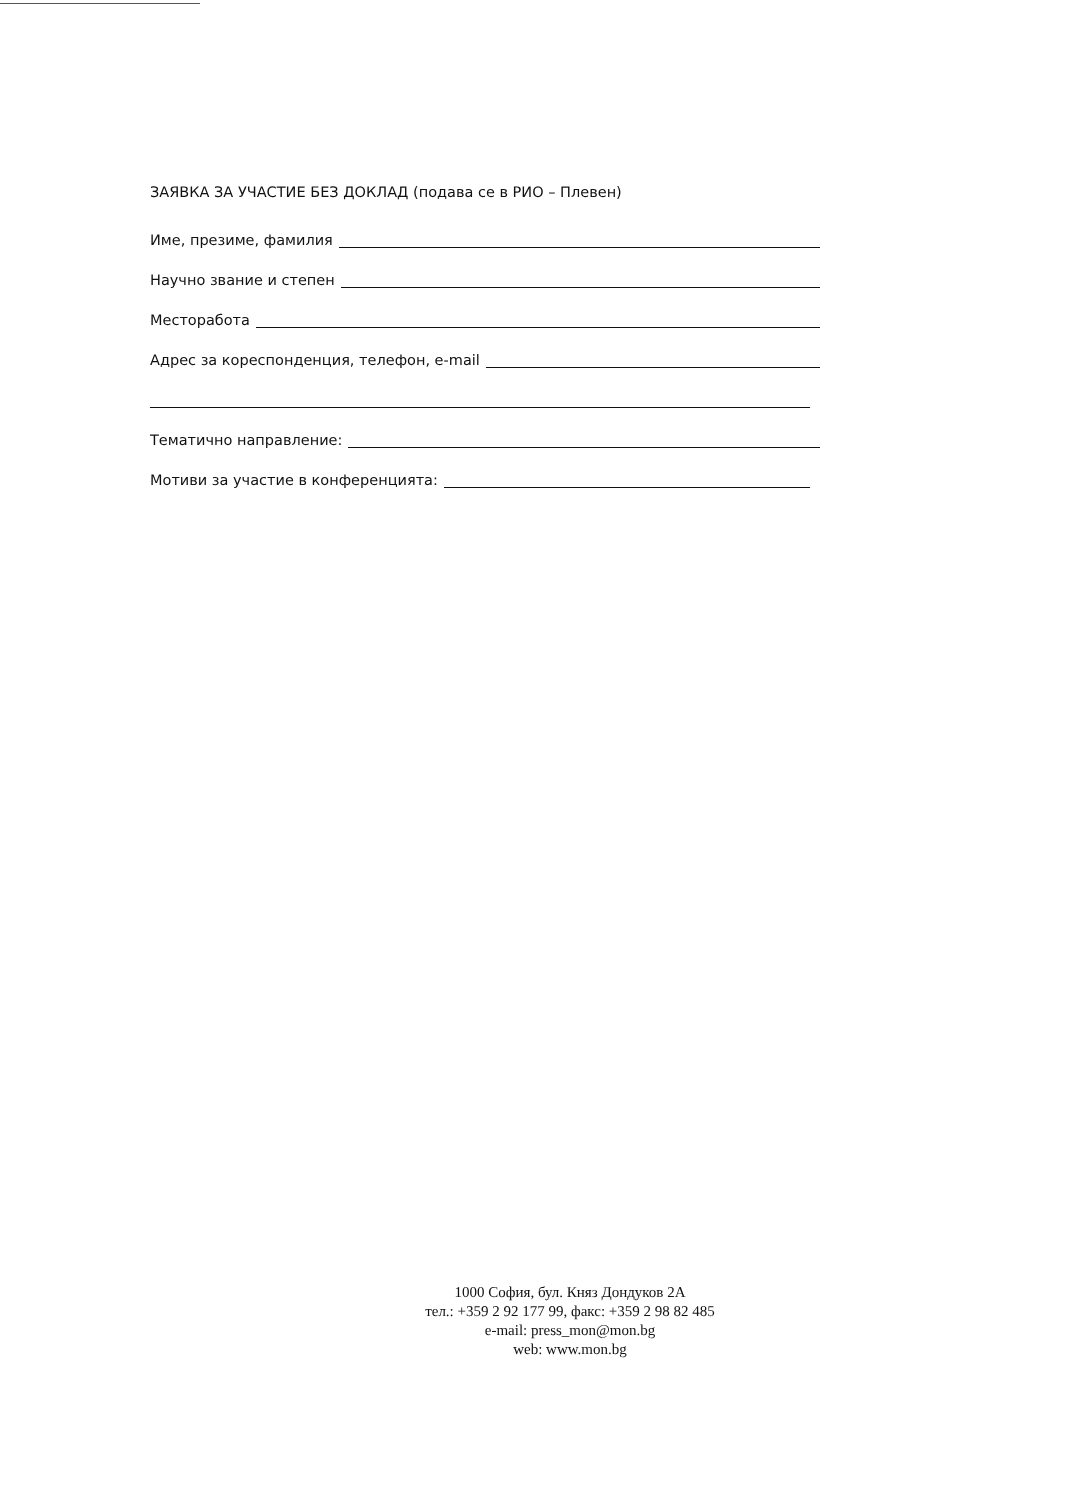ЗАЯВКА ЗА УЧАСТИЕ БЕЗ ДОКЛАД (подава се в РИО – Плевен)
Име, презиме, фамилия
Научно звание и степен
Месторабота
Адрес за кореспонденция, телефон, e-mail
Тематично направление:
Мотиви за участие в конференцията:
1000 София, бул. Княз Дондуков 2А
тел.: +359 2 92 177 99, факс: +359 2 98 82 485
e-mail: press_mon@mon.bg
web: www.mon.bg